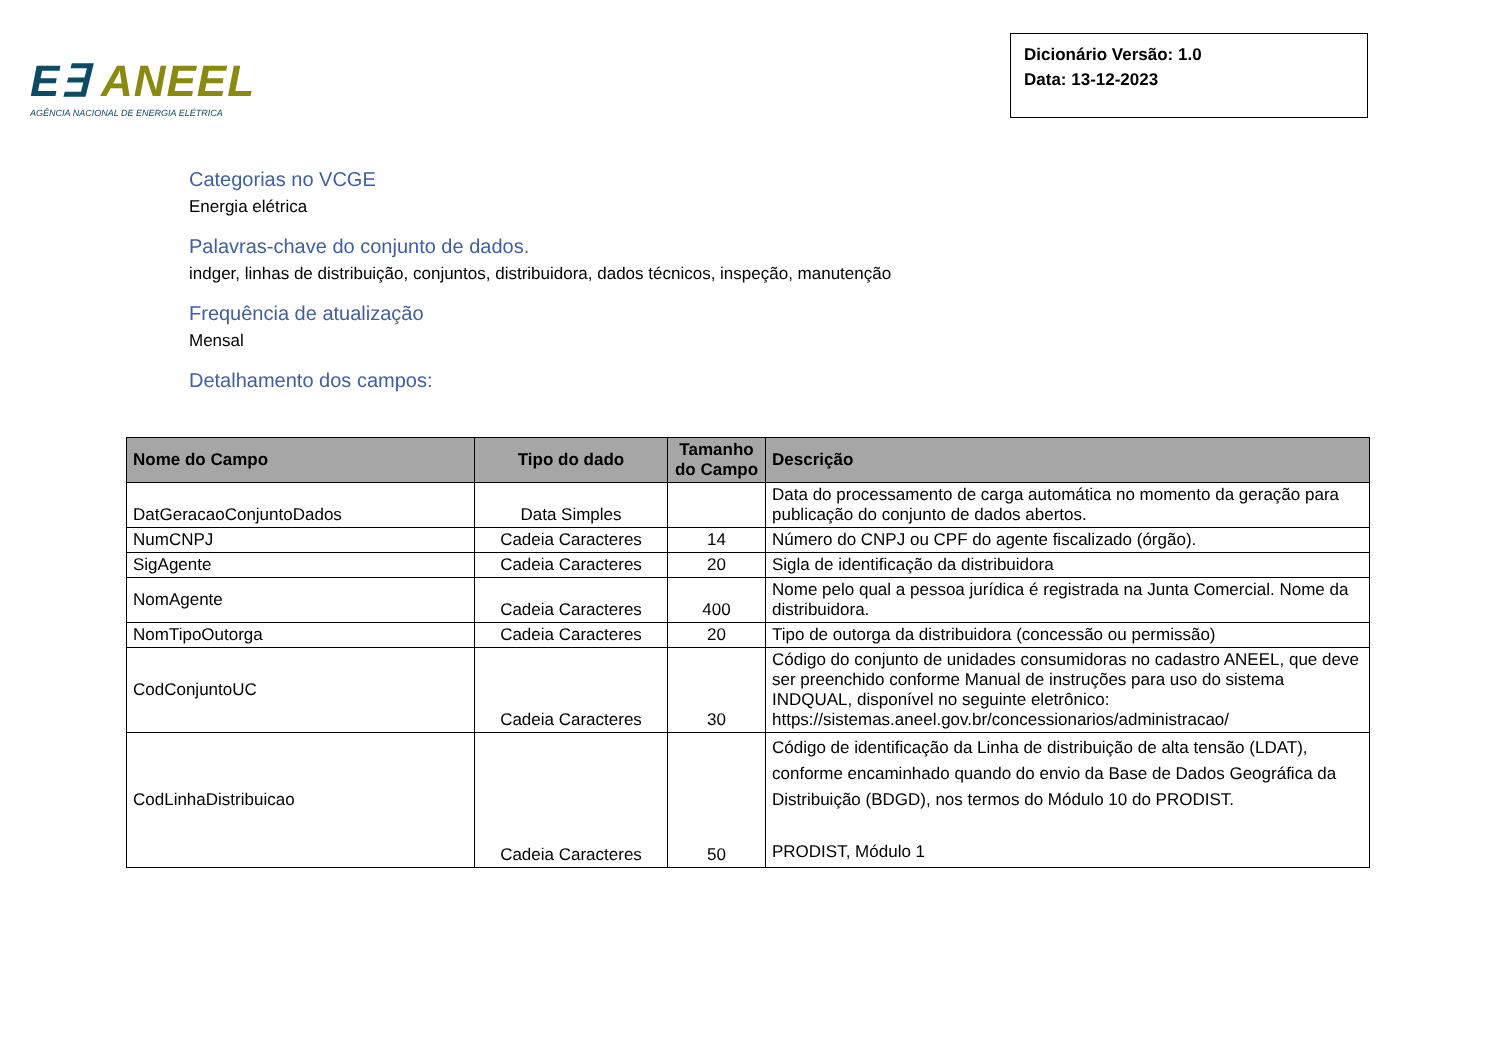E∃ ANEEL
AGÊNCIA NACIONAL DE ENERGIA ELÉTRICA
Dicionário Versão: 1.0
Data: 13-12-2023
Categorias no VCGE
Energia elétrica
Palavras-chave do conjunto de dados.
indger, linhas de distribuição, conjuntos, distribuidora, dados técnicos, inspeção, manutenção
Frequência de atualização
Mensal
Detalhamento dos campos:
| Nome do Campo | Tipo do dado | Tamanho do Campo | Descrição |
| --- | --- | --- | --- |
| DatGeracaoConjuntoDados | Data Simples | | Data do processamento de carga automática no momento da geração para publicação do conjunto de dados abertos. |
| NumCNPJ | Cadeia Caracteres | 14 | Número do CNPJ ou CPF do agente fiscalizado (órgão). |
| SigAgente | Cadeia Caracteres | 20 | Sigla de identificação da distribuidora |
| NomAgente | Cadeia Caracteres | 400 | Nome pelo qual a pessoa jurídica é registrada na Junta Comercial. Nome da distribuidora. |
| NomTipoOutorga | Cadeia Caracteres | 20 | Tipo de outorga da distribuidora (concessão ou permissão) |
| CodConjuntoUC | Cadeia Caracteres | 30 | Código do conjunto de unidades consumidoras no cadastro ANEEL, que deve ser preenchido conforme Manual de instruções para uso do sistema INDQUAL, disponível no seguinte eletrônico: https://sistemas.aneel.gov.br/concessionarios/administracao/ |
| CodLinhaDistribuicao | Cadeia Caracteres | 50 | Código de identificação da Linha de distribuição de alta tensão (LDAT), conforme encaminhado quando do envio da Base de Dados Geográfica da Distribuição (BDGD), nos termos do Módulo 10 do PRODIST. PRODIST, Módulo 1 |